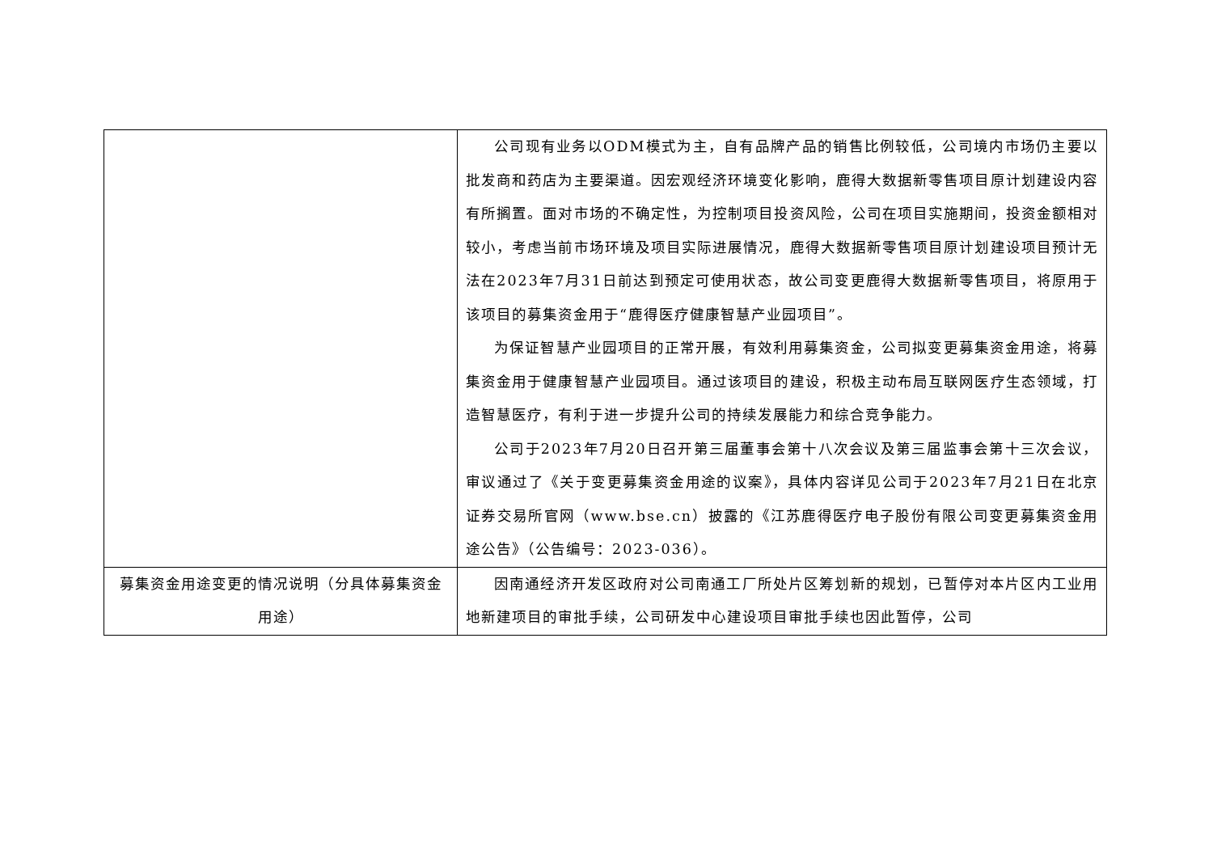| | 公司现有业务以ODM模式为主，自有品牌产品的销售比例较低，公司境内市场仍主要以批发商和药店为主要渠道。因宏观经济环境变化影响，鹿得大数据新零售项目原计划建设内容有所搁置。面对市场的不确定性，为控制项目投资风险，公司在项目实施期间，投资金额相对较小，考虑当前市场环境及项目实际进展情况，鹿得大数据新零售项目原计划建设项目预计无法在2023年7月31日前达到预定可使用状态，故公司变更鹿得大数据新零售项目，将原用于该项目的募集资金用于“鹿得医疗健康智慧产业园项目”。 为保证智慧产业园项目的正常开展，有效利用募集资金，公司拟变更募集资金用途，将募集资金用于健康智慧产业园项目。通过该项目的建设，积极主动布局互联网医疗生态领域，打造智慧医疗，有利于进一步提升公司的持续发展能力和综合竞争能力。 公司于2023年7月20日召开第三届董事会第十八次会议及第三届监事会第十三次会议，审议通过了《关于变更募集资金用途的议案》，具体内容详见公司于2023年7月21日在北京证券交易所官网（www.bse.cn）披露的《江苏鹿得医疗电子股份有限公司变更募集资金用途公告》（公告编号：2023-036）。 |
| 募集资金用途变更的情况说明（分具体募集资金用途） | 因南通经济开发区政府对公司南通工厂所处片区筹划新的规划，已暂停对本片区内工业用地新建项目的审批手续，公司研发中心建设项目审批手续也因此暂停，公司 |